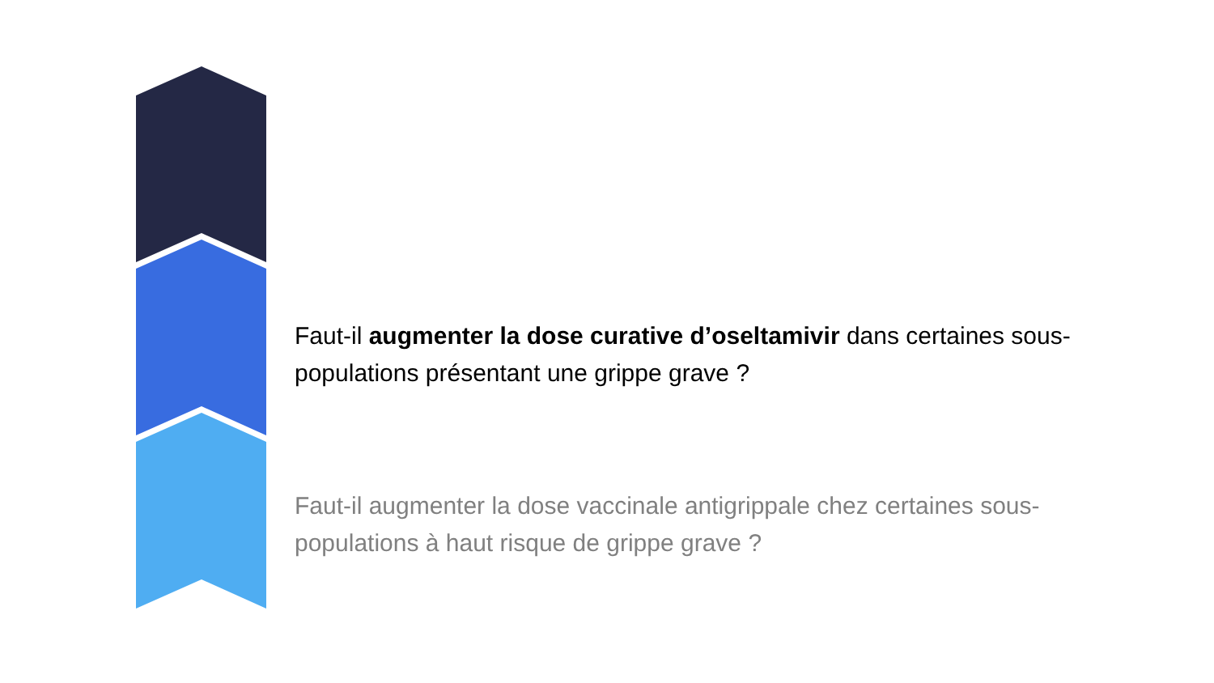Faut-il augmenter la dose curative d’oseltamivir dans certaines sous-populations présentant une grippe grave ?
Faut-il augmenter la dose vaccinale antigrippale chez certaines sous-populations à haut risque de grippe grave ?